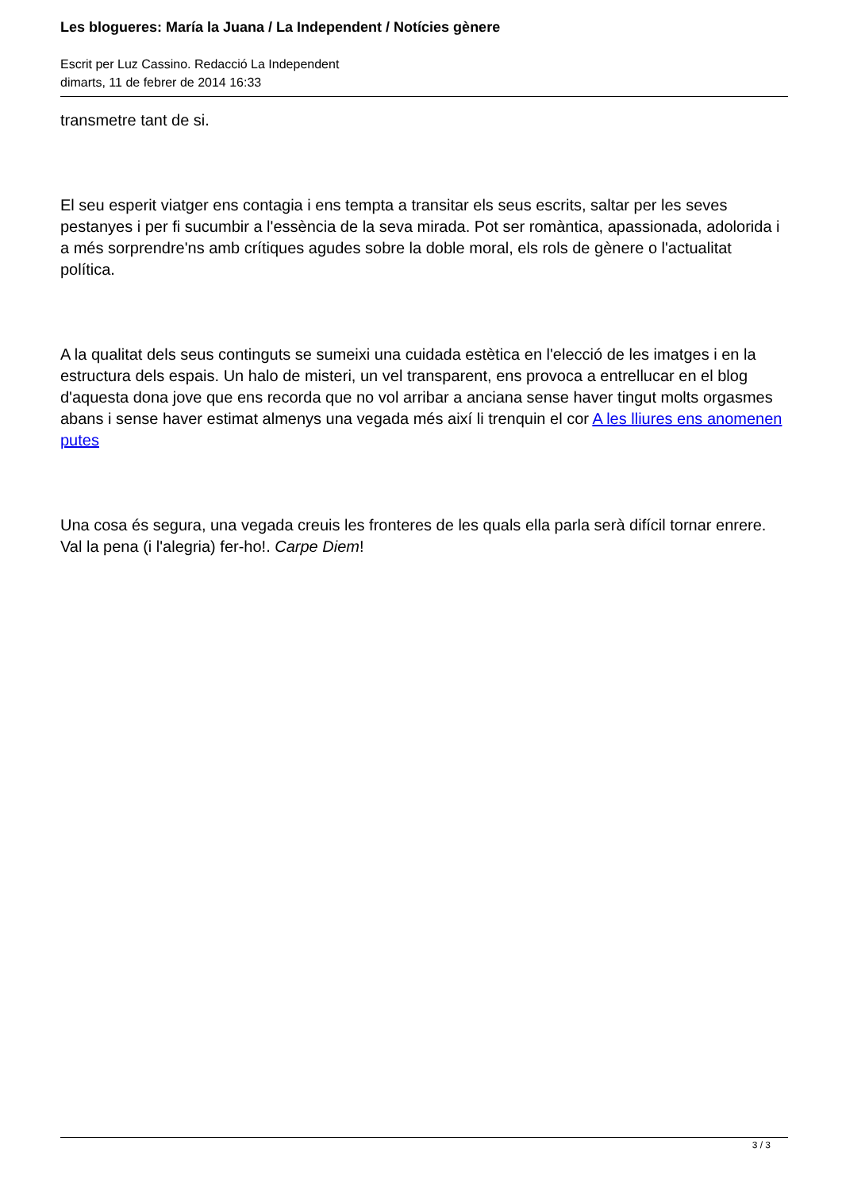Les blogueres: María la Juana / La Independent / Notícies gènere
Escrit per Luz Cassino. Redacció La Independent
dimarts, 11 de febrer de 2014 16:33
transmetre tant de si.
El seu esperit viatger ens contagia i ens tempta a transitar els seus escrits, saltar per les seves pestanyes i per fi sucumbir a l'essència de la seva mirada. Pot ser romàntica, apassionada, adolorida i a més sorprendre'ns amb crítiques agudes sobre la doble moral, els rols de gènere o l'actualitat política.
A la qualitat dels seus continguts se sumeixi una cuidada estètica en l'elecció de les imatges i en la estructura dels espais. Un halo de misteri, un vel transparent, ens provoca a entrellucar en el blog d'aquesta dona jove que ens recorda que no vol arribar a anciana sense haver tingut molts orgasmes abans i sense haver estimat almenys una vegada més així li trenquin el cor A les lliures ens anomenen putes
Una cosa és segura, una vegada creuis les fronteres de les quals ella parla serà difícil tornar enrere. Val la pena (i l'alegria) fer-ho!. Carpe Diem!
3 / 3